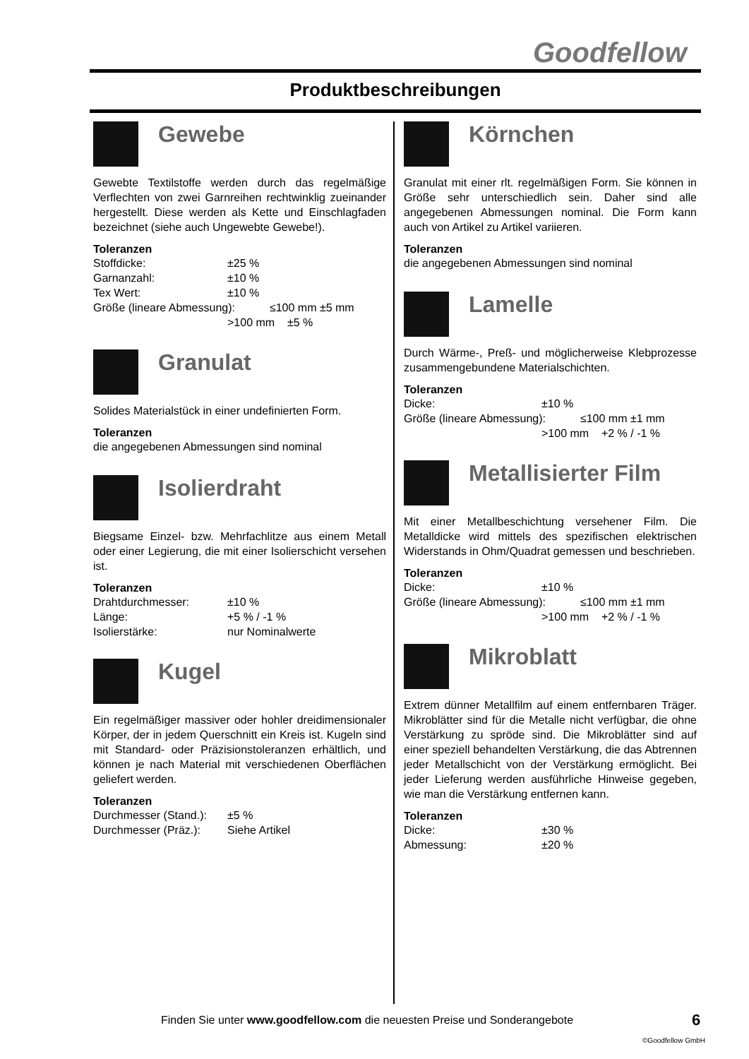Goodfellow
Produktbeschreibungen
Gewebe
Gewebte Textilstoffe werden durch das regelmäßige Verflechten von zwei Garnreihen rechtwinklig zueinander hergestellt. Diese werden als Kette und Einschlagfaden bezeichnet (siehe auch Ungewebte Gewebe!).
Toleranzen
| Stoffdicke: | ±25 % |
| Garnanzahl: | ±10 % |
| Tex Wert: | ±10 % |
| Größe (lineare Abmessung): ≤100 mm ±5 mm | |
| | >100 mm ±5 % |
Granulat
Solides Materialstück in einer undefinierten Form.
Toleranzen
die angegebenen Abmessungen sind nominal
Isolierdraht
Biegsame Einzel- bzw. Mehrfachlitze aus einem Metall oder einer Legierung, die mit einer Isolierschicht versehen ist.
Toleranzen
| Drahtdurchmesser: | ±10 % |
| Länge: | +5 % / -1 % |
| Isolierstärke: | nur Nominalwerte |
Kugel
Ein regelmäßiger massiver oder hohler dreidimensionaler Körper, der in jedem Querschnitt ein Kreis ist. Kugeln sind mit Standard- oder Präzisionstoleranzen erhältlich, und können je nach Material mit verschiedenen Oberflächen geliefert werden.
Toleranzen
| Durchmesser (Stand.): | ±5 % |
| Durchmesser (Präz.): | Siehe Artikel |
Körnchen
Granulat mit einer rlt. regelmäßigen Form. Sie können in Größe sehr unterschiedlich sein. Daher sind alle angegebenen Abmessungen nominal. Die Form kann auch von Artikel zu Artikel variieren.
Toleranzen
die angegebenen Abmessungen sind nominal
Lamelle
Durch Wärme-, Preß- und möglicherweise Klebprozesse zusammengebundene Materialschichten.
Toleranzen
| Dicke: | ±10 % |
| Größe (lineare Abmessung): ≤100 mm ±1 mm | |
| | >100 mm +2 % / -1 % |
Metallisierter Film
Mit einer Metallbeschichtung versehener Film. Die Metalldicke wird mittels des spezifischen elektrischen Widerstands in Ohm/Quadrat gemessen und beschrieben.
Toleranzen
| Dicke: | ±10 % |
| Größe (lineare Abmessung): ≤100 mm ±1 mm | |
| | >100 mm +2 % / -1 % |
Mikroblatt
Extrem dünner Metallfilm auf einem entfernbaren Träger. Mikroblätter sind für die Metalle nicht verfügbar, die ohne Verstärkung zu spröde sind. Die Mikroblätter sind auf einer speziell behandelten Verstärkung, die das Abtrennen jeder Metallschicht von der Verstärkung ermöglicht. Bei jeder Lieferung werden ausführliche Hinweise gegeben, wie man die Verstärkung entfernen kann.
Toleranzen
| Dicke: | ±30 % |
| Abmessung: | ±20 % |
Finden Sie unter www.goodfellow.com die neuesten Preise und Sonderangebote
6
©Goodfellow GmbH